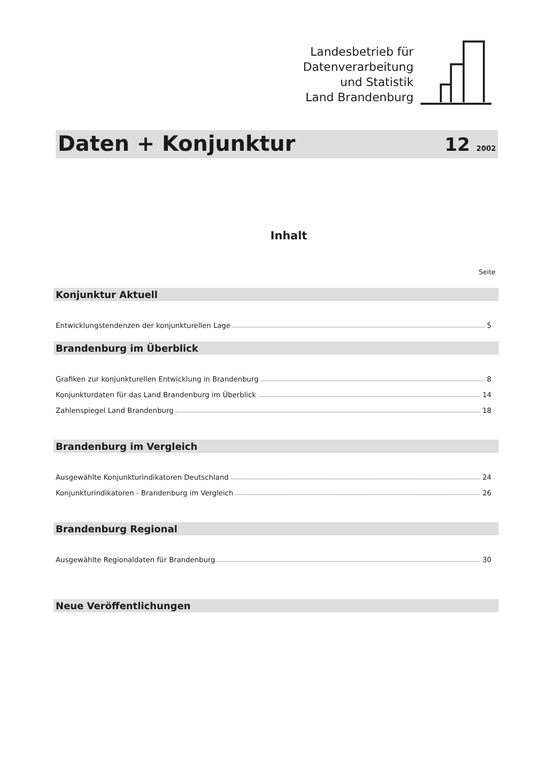Landesbetrieb für
Datenverarbeitung
und Statistik
Land Brandenburg
Daten + Konjunktur
12 2002
Inhalt
Seite
Konjunktur Aktuell
Entwicklungstendenzen der konjunkturellen Lage 5
Brandenburg im Überblick
Grafiken zur konjunkturellen Entwicklung in Brandenburg 8
Konjunkturdaten für das Land Brandenburg im Überblick 14
Zahlenspiegel Land Brandenburg 18
Brandenburg im Vergleich
Ausgewählte Konjunkturindikatoren Deutschland 24
Konjunkturindikatoren - Brandenburg im Vergleich 26
Brandenburg Regional
Ausgewählte Regionaldaten für Brandenburg 30
Neue Veröffentlichungen